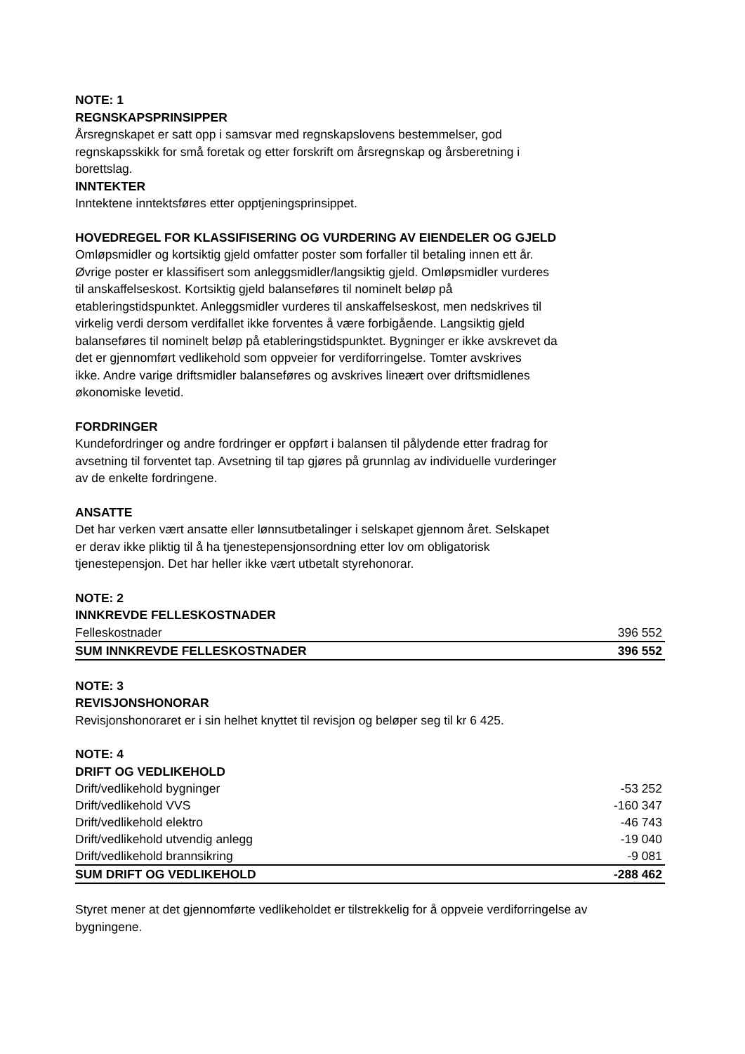NOTE: 1
REGNSKAPSPRINSIPPER
Årsregnskapet er satt opp i samsvar med regnskapslovens bestemmelser, god
regnskapsskikk for små foretak og etter forskrift om årsregnskap og årsberetning i
borettslag.
INNTEKTER
Inntektene inntektsføres etter opptjeningsprinsippet.
HOVEDREGEL FOR KLASSIFISERING OG VURDERING AV EIENDELER OG GJELD
Omløpsmidler og kortsiktig gjeld omfatter poster som forfaller til betaling innen ett år.
Øvrige poster er klassifisert som anleggsmidler/langsiktig gjeld. Omløpsmidler vurderes
til anskaffelseskost. Kortsiktig gjeld balanseføres til nominelt beløp på
etableringstidspunktet. Anleggsmidler vurderes til anskaffelseskost, men nedskrives til
virkelig verdi dersom verdifallet ikke forventes å være forbigående. Langsiktig gjeld
balanseføres til nominelt beløp på etableringstidspunktet. Bygninger er ikke avskrevet da
det er gjennomført vedlikehold som oppveier for verdiforringelse. Tomter avskrives
ikke. Andre varige driftsmidler balanseføres og avskrives lineært over driftsmidlenes
økonomiske levetid.
FORDRINGER
Kundefordringer og andre fordringer er oppført i balansen til pålydende etter fradrag for
avsetning til forventet tap. Avsetning til tap gjøres på grunnlag av individuelle vurderinger
av de enkelte fordringene.
ANSATTE
Det har verken vært ansatte eller lønnsutbetalinger i selskapet gjennom året. Selskapet
er derav ikke pliktig til å ha tjenestepensjonsordning etter lov om obligatorisk
tjenestepensjon. Det har heller ikke vært utbetalt styrehonorar.
NOTE: 2
INNKREVDE FELLESKOSTNADER
| Felleskostnader | 396 552 |
| SUM INNKREVDE FELLESKOSTNADER | 396 552 |
NOTE: 3
REVISJONSHONORAR
Revisjonshonoraret er i sin helhet knyttet til revisjon og beløper seg til kr 6 425.
NOTE: 4
DRIFT OG VEDLIKEHOLD
| Drift/vedlikehold bygninger | -53 252 |
| Drift/vedlikehold VVS | -160 347 |
| Drift/vedlikehold elektro | -46 743 |
| Drift/vedlikehold utvendig anlegg | -19 040 |
| Drift/vedlikehold brannsikring | -9 081 |
| SUM DRIFT OG VEDLIKEHOLD | -288 462 |
Styret mener at det gjennomførte vedlikeholdet er tilstrekkelig for å oppveie verdiforringelse av
bygningene.